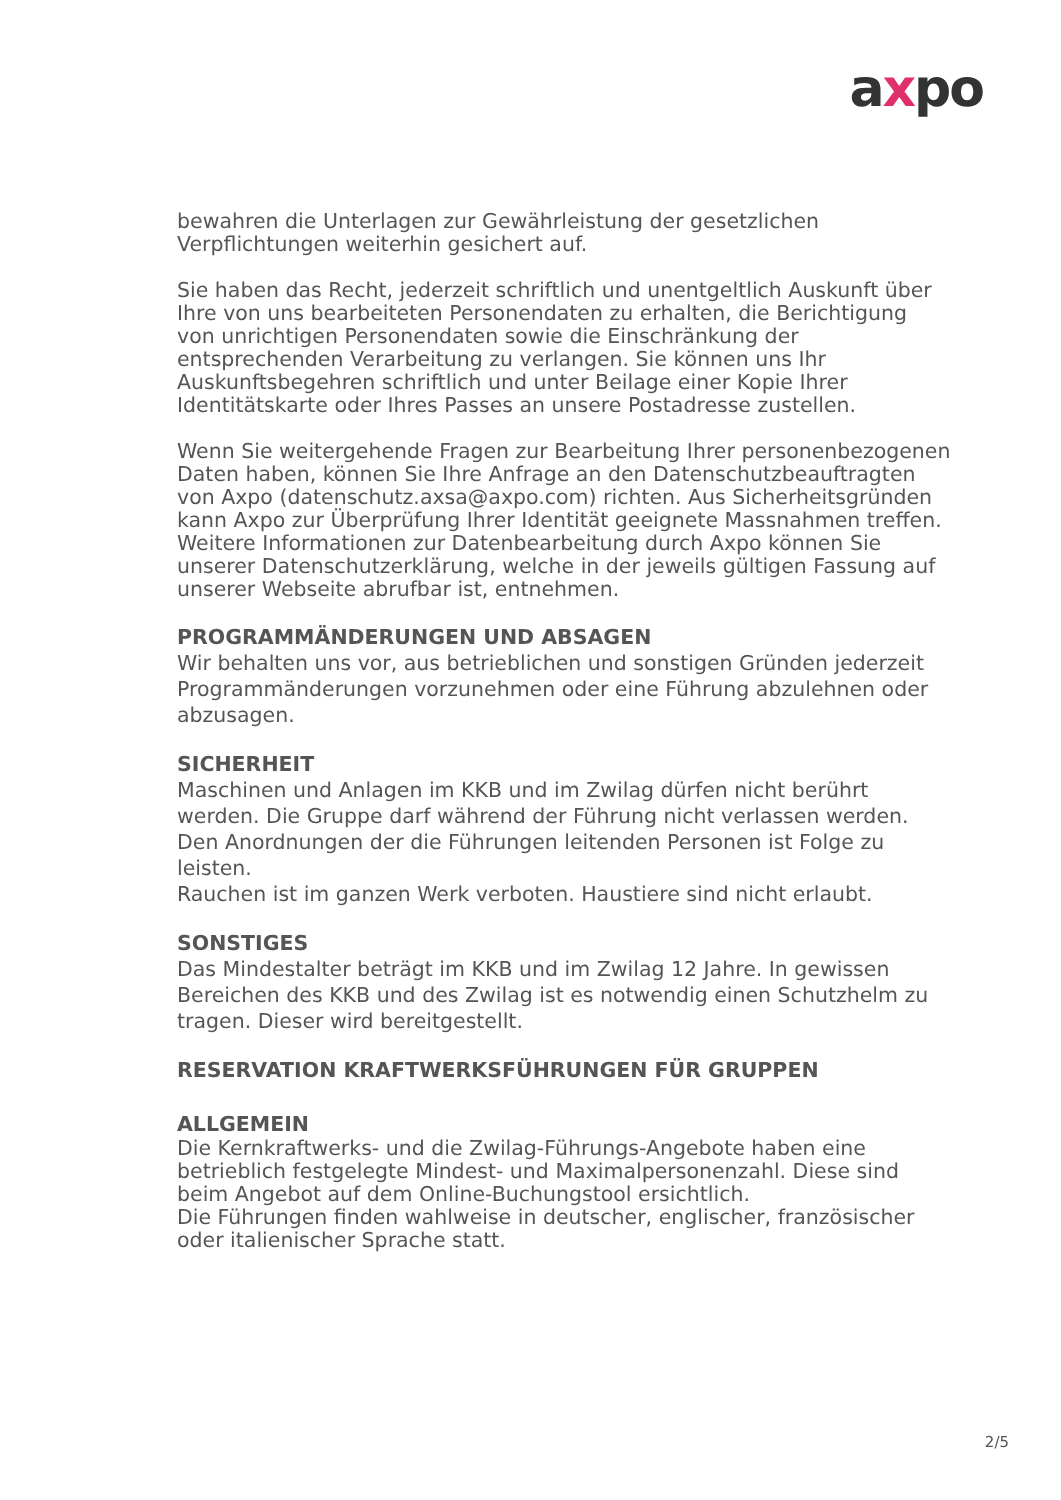axpo
bewahren die Unterlagen zur Gewährleistung der gesetzlichen Verpflichtungen weiterhin gesichert auf.
Sie haben das Recht, jederzeit schriftlich und unentgeltlich Auskunft über Ihre von uns bearbeiteten Personendaten zu erhalten, die Berichtigung von unrichtigen Personendaten sowie die Einschränkung der entsprechenden Verarbeitung zu verlangen. Sie können uns Ihr Auskunftsbegehren schriftlich und unter Beilage einer Kopie Ihrer Identitätskarte oder Ihres Passes an unsere Postadresse zustellen.
Wenn Sie weitergehende Fragen zur Bearbeitung Ihrer personenbezogenen Daten haben, können Sie Ihre Anfrage an den Datenschutzbeauftragten von Axpo (datenschutz.axsa@axpo.com) richten. Aus Sicherheitsgründen kann Axpo zur Überprüfung Ihrer Identität geeignete Massnahmen treffen. Weitere Informationen zur Datenbearbeitung durch Axpo können Sie unserer Datenschutzerklärung, welche in der jeweils gültigen Fassung auf unserer Webseite abrufbar ist, entnehmen.
PROGRAMMÄNDERUNGEN UND ABSAGEN
Wir behalten uns vor, aus betrieblichen und sonstigen Gründen jederzeit Programmänderungen vorzunehmen oder eine Führung abzulehnen oder abzusagen.
SICHERHEIT
Maschinen und Anlagen im KKB und im Zwilag dürfen nicht berührt werden. Die Gruppe darf während der Führung nicht verlassen werden. Den Anordnungen der die Führungen leitenden Personen ist Folge zu leisten.
Rauchen ist im ganzen Werk verboten. Haustiere sind nicht erlaubt.
SONSTIGES
Das Mindestalter beträgt im KKB und im Zwilag 12 Jahre. In gewissen Bereichen des KKB und des Zwilag ist es notwendig einen Schutzhelm zu tragen. Dieser wird bereitgestellt.
RESERVATION KRAFTWERKSFÜHRUNGEN FÜR GRUPPEN
ALLGEMEIN
Die Kernkraftwerks- und die Zwilag-Führungs-Angebote haben eine betrieblich festgelegte Mindest- und Maximalpersonenzahl. Diese sind beim Angebot auf dem Online-Buchungstool ersichtlich.
Die Führungen finden wahlweise in deutscher, englischer, französischer oder italienischer Sprache statt.
2/5